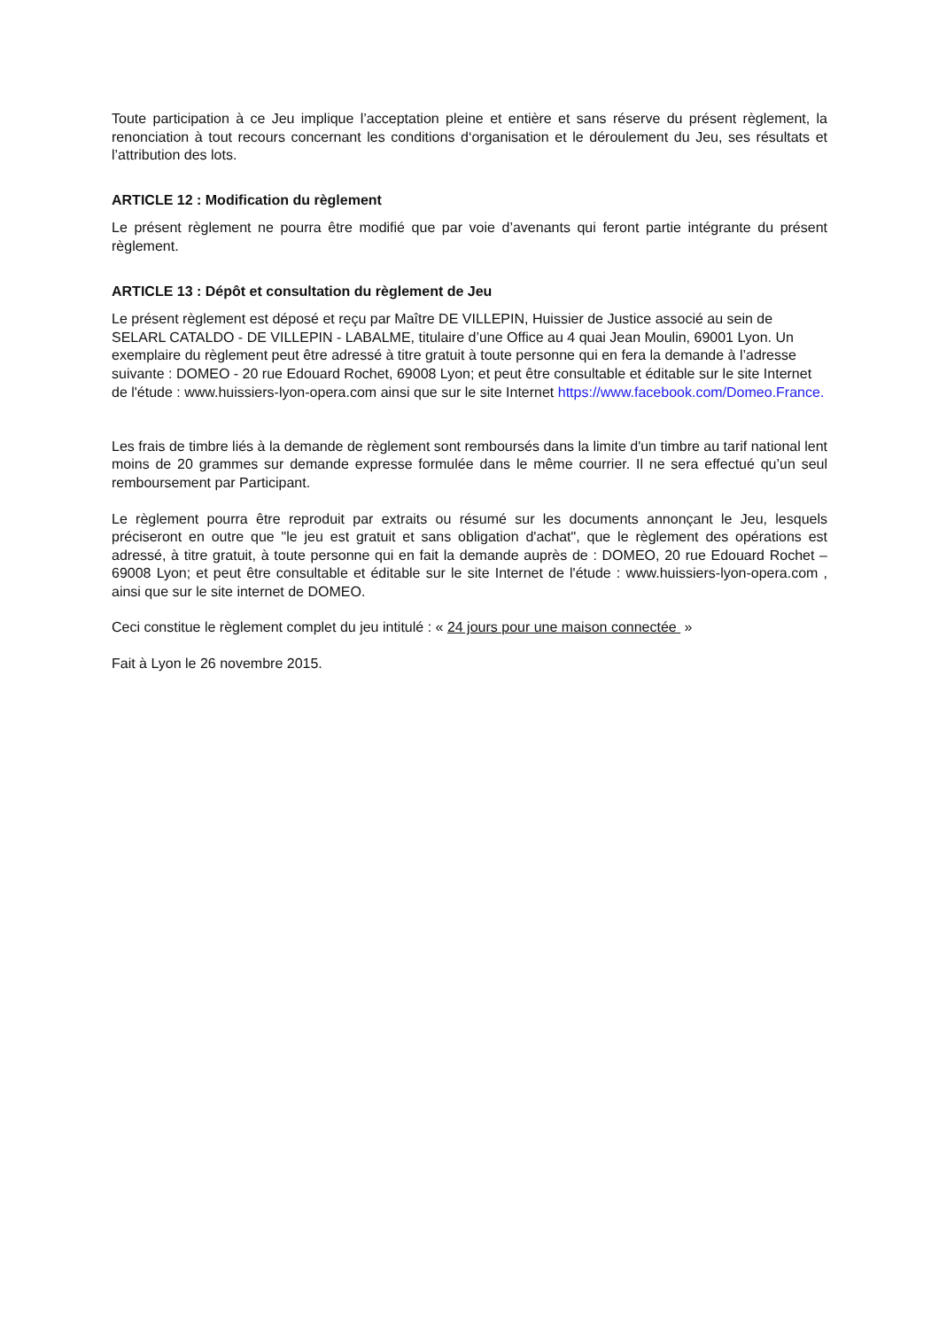Toute participation à ce Jeu implique l’acceptation pleine et entière et sans réserve du présent règlement, la renonciation à tout recours concernant les conditions d‘organisation et le déroulement du Jeu, ses résultats et l’attribution des lots.
ARTICLE 12 : Modification du règlement
Le présent règlement ne pourra être modifié que par voie d’avenants qui feront partie intégrante du présent règlement.
ARTICLE 13 : Dépôt et consultation du règlement de Jeu
Le présent règlement est déposé et reçu par Maître DE VILLEPIN, Huissier de Justice associé au sein de SELARL CATALDO - DE VILLEPIN - LABALME, titulaire d’une Office au 4 quai Jean Moulin, 69001 Lyon. Un exemplaire du règlement peut être adressé à titre gratuit à toute personne qui en fera la demande à l’adresse suivante : DOMEO - 20 rue Edouard Rochet, 69008 Lyon; et peut être consultable et éditable sur le site Internet de l'étude : www.huissiers-lyon-opera.com ainsi que sur le site Internet https://www.facebook.com/Domeo.France.
Les frais de timbre liés à la demande de règlement sont remboursés dans la limite d'un timbre au tarif national lent moins de 20 grammes sur demande expresse formulée dans le même courrier. Il ne sera effectué qu’un seul remboursement par Participant.
Le règlement pourra être reproduit par extraits ou résumé sur les documents annonçant le Jeu, lesquels préciseront en outre que "le jeu est gratuit et sans obligation d'achat", que le règlement des opérations est adressé, à titre gratuit, à toute personne qui en fait la demande auprès de : DOMEO, 20 rue Edouard Rochet – 69008 Lyon; et peut être consultable et éditable sur le site Internet de l'étude : www.huissiers-lyon-opera.com , ainsi que sur le site internet de DOMEO.
Ceci constitue le règlement complet du jeu intitulé : « 24 jours pour une maison connectée »
Fait à Lyon le 26 novembre 2015.